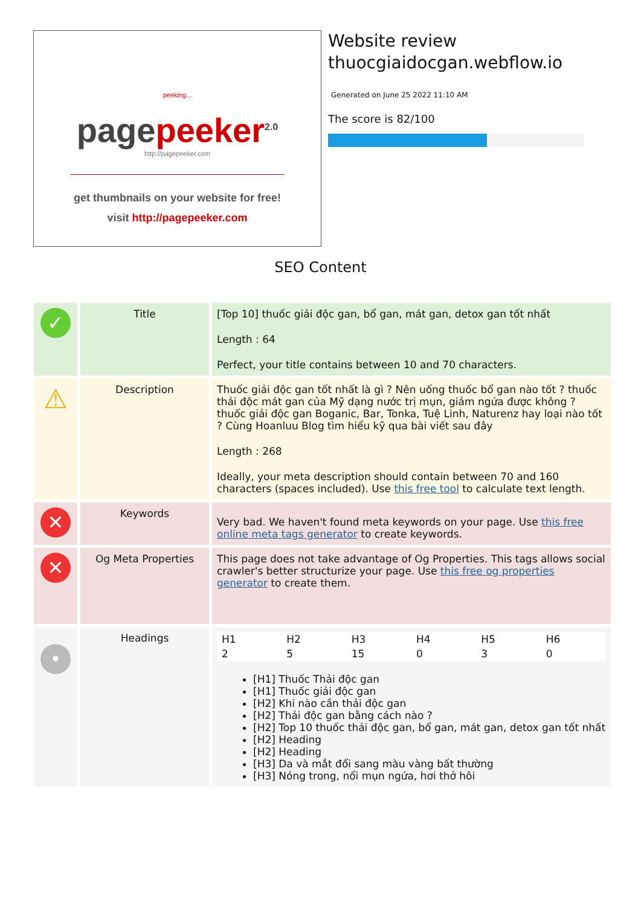peeking...
page peeker<sup>2.0</sup>
http://pagepeeker.com
get thumbnails on your website for free!
visit http://pagepeeker.com
Website review
thuocgiaidocgan.webflow.io
Generated on June 25 2022 11:10 AM
The score is 82/100
SEO Content
| ✓ | Title | [Top 10] thuốc giải độc gan, bổ gan, mát gan, detox gan tốt nhất Length : 64 Perfect, your title contains between 10 and 70 characters. |
| ⚠ | Description | Thuốc giải độc gan tốt nhất là gì ? Nên uống thuốc bổ gan nào tốt ? thuốc thải độc mát gan của Mỹ dạng nước trị mụn, giảm ngứa được không ? thuốc giải độc gan Boganic, Bar, Tonka, Tuệ Linh, Naturenz hay loại nào tốt ? Cùng Hoanluu Blog tìm hiểu kỹ qua bài viết sau đây Length : 268 Ideally, your meta description should contain between 70 and 160 characters (spaces included). Use this free tool to calculate text length. |
| ✕ | Keywords | Very bad. We haven't found meta keywords on your page. Use this free online meta tags generator to create keywords. |
| ✕ | Og Meta Properties | This page does not take advantage of Og Properties. This tags allows social crawler's better structurize your page. Use this free og properties generator to create them. |
| • | Headings | / H1 / H2 / H3 / H4 / H5 / H6 / / 2 / 5 / 15 / 0 / 3 / 0 / [H1] Thuốc Thải độc gan [H1] Thuốc giải độc gan [H2] Khi nào cần thải độc gan [H2] Thải độc gan bằng cách nào ? [H2] Top 10 thuốc thải độc gan, bổ gan, mát gan, detox gan tốt nhất [H2] Heading [H2] Heading [H3] Da và mắt đổi sang màu vàng bất thường [H3] Nóng trong, nổi mụn ngứa, hơi thở hôi |